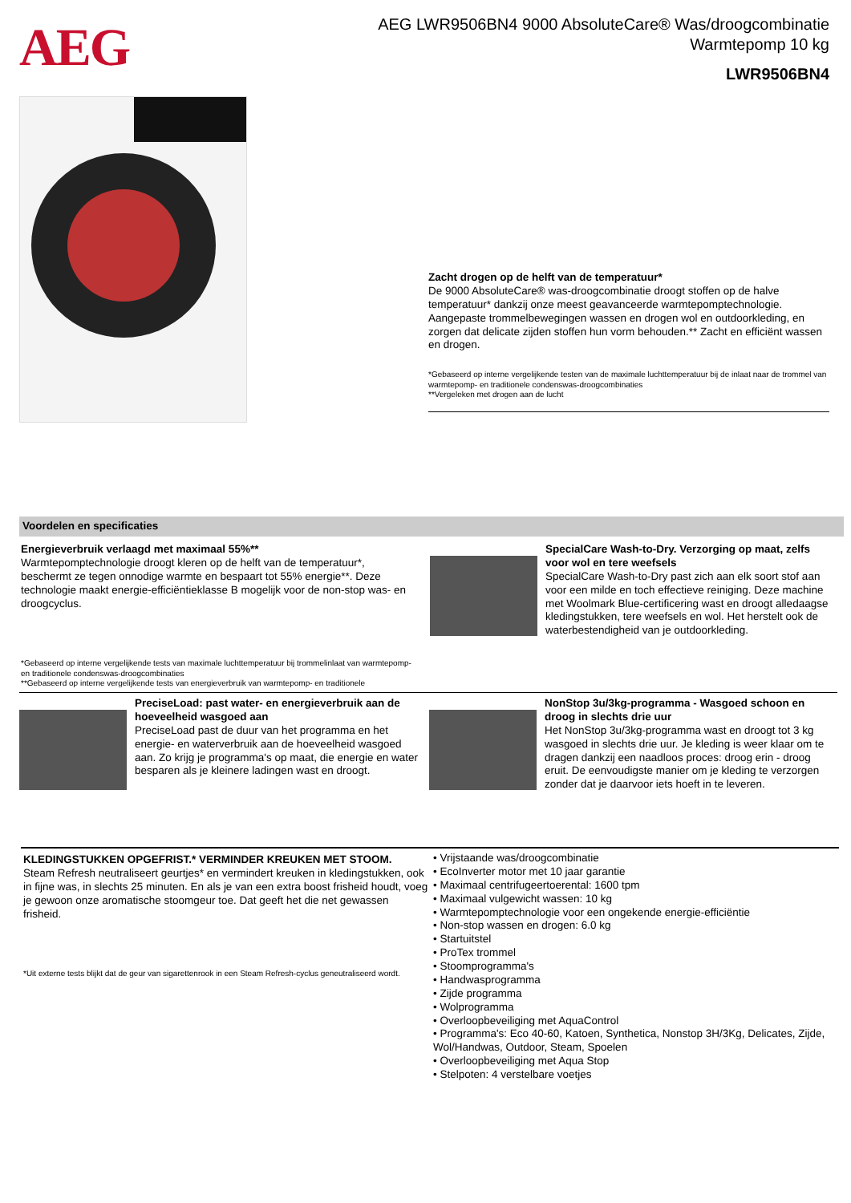AEG
AEG LWR9506BN4 9000 AbsoluteCare® Was/droogcombinatie
Warmtepomp 10 kg
LWR9506BN4
Zacht drogen op de helft van de temperatuur*
De 9000 AbsoluteCare® was-droogcombinatie droogt stoffen op de halve temperatuur* dankzij onze meest geavanceerde warmtepomptechnologie. Aangepaste trommelbewegingen wassen en drogen wol en outdoorkleding, en zorgen dat delicate zijden stoffen hun vorm behouden.** Zacht en efficiënt wassen en drogen.
*Gebaseerd op interne vergelijkende testen van de maximale luchttemperatuur bij de inlaat naar de trommel van warmtepomp- en traditionele condenswas-droogcombinaties
**Vergeleken met drogen aan de lucht
Voordelen en specificaties
Energieverbruik verlaagd met maximaal 55%**
Warmtepomptechnologie droogt kleren op de helft van de temperatuur*, beschermt ze tegen onnodige warmte en bespaart tot 55% energie**. Deze technologie maakt energie-efficiëntieklasse B mogelijk voor de non-stop was- en droogcyclus.
*Gebaseerd op interne vergelijkende tests van maximale luchttemperatuur bij trommelinlaat van warmtepomp- en traditionele condenswas-droogcombinaties
**Gebaseerd op interne vergelijkende tests van energieverbruik van warmtepomp- en traditionele
SpecialCare Wash-to-Dry. Verzorging op maat, zelfs voor wol en tere weefsels
SpecialCare Wash-to-Dry past zich aan elk soort stof aan voor een milde en toch effectieve reiniging. Deze machine met Woolmark Blue-certificering wast en droogt alledaagse kledingstukken, tere weefsels en wol. Het herstelt ook de waterbestendigheid van je outdoorkleding.
PreciseLoad: past water- en energieverbruik aan de hoeveelheid wasgoed aan
PreciseLoad past de duur van het programma en het energie- en waterverbruik aan de hoeveelheid wasgoed aan. Zo krijg je programma's op maat, die energie en water besparen als je kleinere ladingen wast en droogt.
NonStop 3u/3kg-programma - Wasgoed schoon en droog in slechts drie uur
Het NonStop 3u/3kg-programma wast en droogt tot 3 kg wasgoed in slechts drie uur. Je kleding is weer klaar om te dragen dankzij een naadloos proces: droog erin - droog eruit. De eenvoudigste manier om je kleding te verzorgen zonder dat je daarvoor iets hoeft in te leveren.
KLEDINGSTUKKEN OPGEFRIST.* VERMINDER KREUKEN MET STOOM.
Steam Refresh neutraliseert geurtjes* en vermindert kreuken in kledingstukken, ook in fijne was, in slechts 25 minuten. En als je van een extra boost frisheid houdt, voeg je gewoon onze aromatische stoomgeur toe. Dat geeft het die net gewassen frisheid.
*Uit externe tests blijkt dat de geur van sigarettenrook in een Steam Refresh-cyclus geneutraliseerd wordt.
• Vrijstaande was/droogcombinatie
• EcoInverter motor met 10 jaar garantie
• Maximaal centrifugeertoerental: 1600 tpm
• Maximaal vulgewicht wassen: 10 kg
• Warmtepomptechnologie voor een ongekende energie-efficiëntie
• Non-stop wassen en drogen: 6.0 kg
• Startuitstel
• ProTex trommel
• Stoomprogramma's
• Handwasprogramma
• Zijde programma
• Wolprogramma
• Overloopbeveiliging met AquaControl
• Programma's: Eco 40-60, Katoen, Synthetica, Nonstop 3H/3Kg, Delicates, Zijde, Wol/Handwas, Outdoor, Steam, Spoelen
• Overloopbeveiliging met Aqua Stop
• Stelpoten: 4 verstelbare voetjes